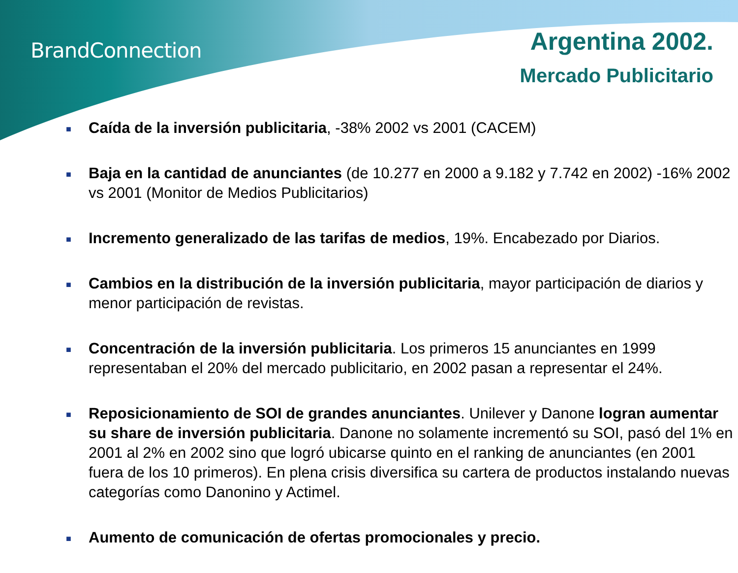BrandConnection
Argentina 2002.
Mercado Publicitario
■ Caída de la inversión publicitaria, -38% 2002 vs 2001 (CACEM)
■ Baja en la cantidad de anunciantes (de 10.277 en 2000 a 9.182 y 7.742 en 2002) -16% 2002 vs 2001 (Monitor de Medios Publicitarios)
■ Incremento generalizado de las tarifas de medios, 19%. Encabezado por Diarios.
■ Cambios en la distribución de la inversión publicitaria, mayor participación de diarios y menor participación de revistas.
■ Concentración de la inversión publicitaria. Los primeros 15 anunciantes en 1999 representaban el 20% del mercado publicitario, en 2002 pasan a representar el 24%.
■ Reposicionamiento de SOI de grandes anunciantes. Unilever y Danone logran aumentar su share de inversión publicitaria. Danone no solamente incrementó su SOI, pasó del 1% en 2001 al 2% en 2002 sino que logró ubicarse quinto en el ranking de anunciantes (en 2001 fuera de los 10 primeros). En plena crisis diversifica su cartera de productos instalando nuevas categorías como Danonino y Actimel.
■ Aumento de comunicación de ofertas promocionales y precio.